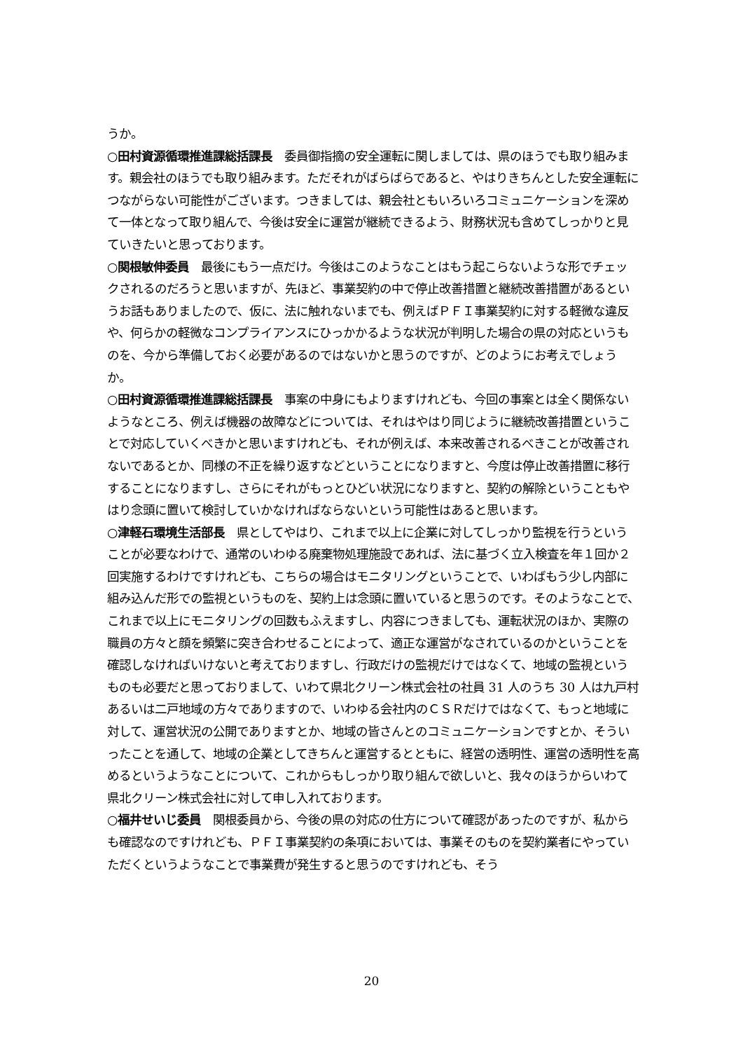うか。
○田村資源循環推進課総括課長　委員御指摘の安全運転に関しましては、県のほうでも取り組みます。親会社のほうでも取り組みます。ただそれがばらばらであると、やはりきちんとした安全運転につながらない可能性がございます。つきましては、親会社ともいろいろコミュニケーションを深めて一体となって取り組んで、今後は安全に運営が継続できるよう、財務状況も含めてしっかりと見ていきたいと思っております。
○関根敏伸委員　最後にもう一点だけ。今後はこのようなことはもう起こらないような形でチェックされるのだろうと思いますが、先ほど、事業契約の中で停止改善措置と継続改善措置があるというお話もありましたので、仮に、法に触れないまでも、例えばＰＦＩ事業契約に対する軽微な違反や、何らかの軽微なコンプライアンスにひっかかるような状況が判明した場合の県の対応というものを、今から準備しておく必要があるのではないかと思うのですが、どのようにお考えでしょうか。
○田村資源循環推進課総括課長　事案の中身にもよりますけれども、今回の事案とは全く関係ないようなところ、例えば機器の故障などについては、それはやはり同じように継続改善措置ということで対応していくべきかと思いますけれども、それが例えば、本来改善されるべきことが改善されないであるとか、同様の不正を繰り返すなどということになりますと、今度は停止改善措置に移行することになりますし、さらにそれがもっとひどい状況になりますと、契約の解除ということもやはり念頭に置いて検討していかなければならないという可能性はあると思います。
○津軽石環境生活部長　県としてやはり、これまで以上に企業に対してしっかり監視を行うということが必要なわけで、通常のいわゆる廃棄物処理施設であれば、法に基づく立入検査を年１回か２回実施するわけですけれども、こちらの場合はモニタリングということで、いわばもう少し内部に組み込んだ形での監視というものを、契約上は念頭に置いていると思うのです。そのようなことで、これまで以上にモニタリングの回数もふえますし、内容につきましても、運転状況のほか、実際の職員の方々と顔を頻繁に突き合わせることによって、適正な運営がなされているのかということを確認しなければいけないと考えておりますし、行政だけの監視だけではなくて、地域の監視というものも必要だと思っておりまして、いわて県北クリーン株式会社の社員 31 人のうち 30 人は九戸村あるいは二戸地域の方々でありますので、いわゆる会社内のＣＳＲだけではなくて、もっと地域に対して、運営状況の公開でありますとか、地域の皆さんとのコミュニケーションですとか、そういったことを通して、地域の企業としてきちんと運営するとともに、経営の透明性、運営の透明性を高めるというようなことについて、これからもしっかり取り組んで欲しいと、我々のほうからいわて県北クリーン株式会社に対して申し入れております。
○福井せいじ委員　関根委員から、今後の県の対応の仕方について確認があったのですが、私からも確認なのですけれども、ＰＦＩ事業契約の条項においては、事業そのものを契約業者にやっていただくというようなことで事業費が発生すると思うのですけれども、そう
20